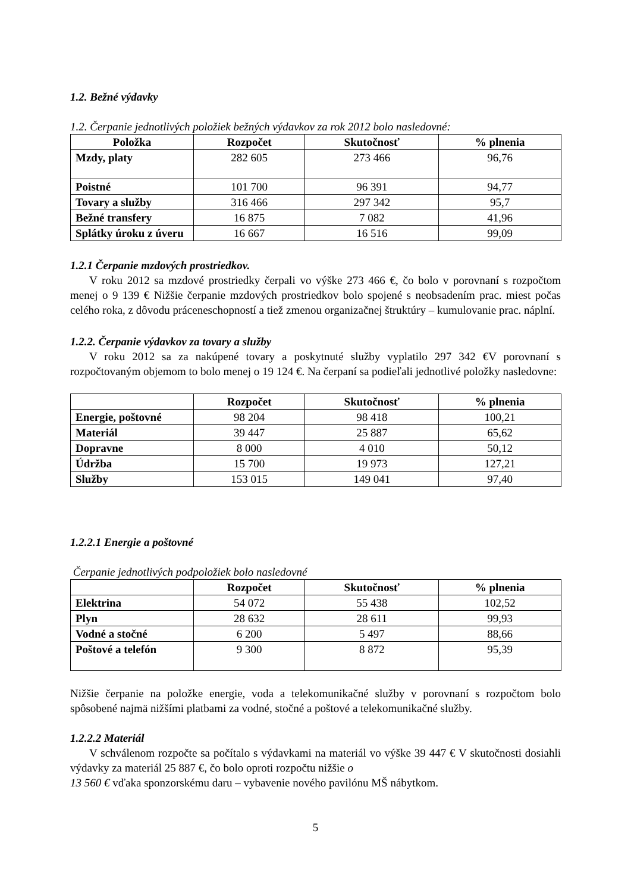1.2. Bežné výdavky
1.2. Čerpanie jednotlivých položiek bežných výdavkov za rok 2012 bolo nasledovné:
| Položka | Rozpočet | Skutočnosť | % plnenia |
| --- | --- | --- | --- |
| Mzdy, platy | 282 605 | 273 466 | 96,76 |
| Poistné | 101 700 | 96 391 | 94,77 |
| Tovary a služby | 316 466 | 297 342 | 95,7 |
| Bežné transfery | 16 875 | 7 082 | 41,96 |
| Splátky úroku z úveru | 16 667 | 16 516 | 99,09 |
1.2.1 Čerpanie mzdových prostriedkov.
V roku 2012 sa mzdové prostriedky čerpali vo výške 273 466 €, čo bolo v porovnaní s rozpočtom menej o 9 139 € Nižšie čerpanie mzdových prostriedkov bolo spojené s neobsadením prac. miest počas celého roka, z dôvodu práceneschopností a tiež zmenou organizačnej štruktúry – kumulovanie prac. náplní.
1.2.2. Čerpanie výdavkov za tovary a služby
V roku 2012 sa za nakúpené tovary a poskytnuté služby vyplatilo 297 342 €V porovnaní s rozpočtovaným objemom to bolo menej o 19 124 €. Na čerpaní sa podieľali jednotlivé položky nasledovne:
| | Rozpočet | Skutočnosť | % plnenia |
| --- | --- | --- | --- |
| Energie, poštovné | 98 204 | 98 418 | 100,21 |
| Materiál | 39 447 | 25 887 | 65,62 |
| Dopravne | 8 000 | 4 010 | 50,12 |
| Údržba | 15 700 | 19 973 | 127,21 |
| Služby | 153 015 | 149 041 | 97,40 |
1.2.2.1 Energie a poštovné
Čerpanie jednotlivých podpoložiek bolo nasledovné
| | Rozpočet | Skutočnosť | % plnenia |
| --- | --- | --- | --- |
| Elektrina | 54 072 | 55 438 | 102,52 |
| Plyn | 28 632 | 28 611 | 99,93 |
| Vodné a stočné | 6 200 | 5 497 | 88,66 |
| Poštové a telefón | 9 300 | 8 872 | 95,39 |
Nižšie čerpanie na položke energie, voda a telekomunikačné služby v porovnaní s rozpočtom bolo spôsobené najmä nižšími platbami za vodné, stočné a poštové a telekomunikačné služby.
1.2.2.2 Materiál
V schválenom rozpočte sa počítalo s výdavkami na materiál vo výške 39 447 € V skutočnosti dosiahli výdavky za materiál 25 887 €, čo bolo oproti rozpočtu nižšie o
13 560 € vďaka sponzorskému daru – vybavenie nového pavilónu MŠ nábytkom.
5